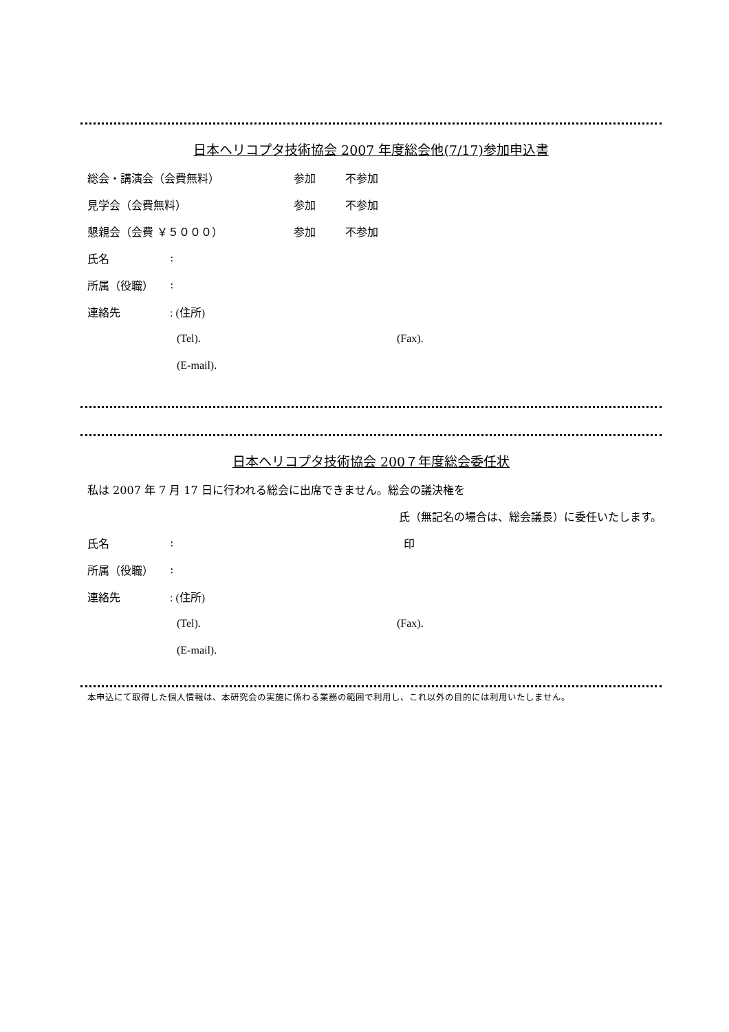日本ヘリコプタ技術協会 2007 年度総会他(7/17)参加申込書
総会・講演会（会費無料） 参加 不参加
見学会（会費無料） 参加 不参加
懇親会（会費 ￥５０００） 参加 不参加
氏名:
所属（役職）:
連絡先: (住所)
(Tel). (Fax).
(E-mail).
日本ヘリコプタ技術協会 200７年度総会委任状
私は 2007 年 7 月 17 日に行われる総会に出席できません。総会の議決権を
氏（無記名の場合は、総会議長）に委任いたします。
氏名: 印
所属（役職）:
連絡先: (住所)
(Tel). (Fax).
(E-mail).
本申込にて取得した個人情報は、本研究会の実施に係わる業務の範囲で利用し、これ以外の目的には利用いたしません。